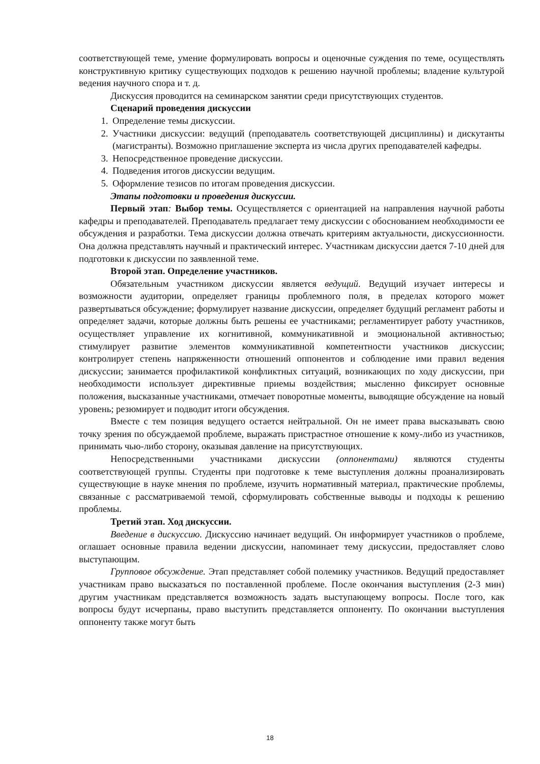соответствующей теме, умение формулировать вопросы и оценочные суждения по теме, осуществлять конструктивную критику существующих подходов к решению научной проблемы; владение культурой ведения научного спора и т. д.
Дискуссия проводится на семинарском занятии среди присутствующих студентов.
Сценарий проведения дискуссии
1. Определение темы дискуссии.
2. Участники дискуссии: ведущий (преподаватель соответствующей дисциплины) и дискутанты (магистранты). Возможно приглашение эксперта из числа других преподавателей кафедры.
3. Непосредственное проведение дискуссии.
4. Подведения итогов дискуссии ведущим.
5. Оформление тезисов по итогам проведения дискуссии.
Этапы подготовки и проведения дискуссии.
Первый этап: Выбор темы. Осуществляется с ориентацией на направления научной работы кафедры и преподавателей. Преподаватель предлагает тему дискуссии с обоснованием необходимости ее обсуждения и разработки. Тема дискуссии должна отвечать критериям актуальности, дискуссионности. Она должна представлять научный и практический интерес. Участникам дискуссии дается 7-10 дней для подготовки к дискуссии по заявленной теме.
Второй этап. Определение участников.
Обязательным участником дискуссии является ведущий. Ведущий изучает интересы и возможности аудитории, определяет границы проблемного поля, в пределах которого может развертываться обсуждение; формулирует название дискуссии, определяет будущий регламент работы и определяет задачи, которые должны быть решены ее участниками; регламентирует работу участников, осуществляет управление их когнитивной, коммуникативной и эмоциональной активностью; стимулирует развитие элементов коммуникативной компетентности участников дискуссии; контролирует степень напряженности отношений оппонентов и соблюдение ими правил ведения дискуссии; занимается профилактикой конфликтных ситуаций, возникающих по ходу дискуссии, при необходимости использует директивные приемы воздействия; мысленно фиксирует основные положения, высказанные участниками, отмечает поворотные моменты, выводящие обсуждение на новый уровень; резюмирует и подводит итоги обсуждения.
Вместе с тем позиция ведущего остается нейтральной. Он не имеет права высказывать свою точку зрения по обсуждаемой проблеме, выражать пристрастное отношение к кому-либо из участников, принимать чью-либо сторону, оказывая давление на присутствующих.
Непосредственными участниками дискуссии (оппонентами) являются студенты соответствующей группы. Студенты при подготовке к теме выступления должны проанализировать существующие в науке мнения по проблеме, изучить нормативный материал, практические проблемы, связанные с рассматриваемой темой, сформулировать собственные выводы и подходы к решению проблемы.
Третий этап. Ход дискуссии.
Введение в дискуссию. Дискуссию начинает ведущий. Он информирует участников о проблеме, оглашает основные правила ведении дискуссии, напоминает тему дискуссии, предоставляет слово выступающим.
Групповое обсуждение. Этап представляет собой полемику участников. Ведущий предоставляет участникам право высказаться по поставленной проблеме. После окончания выступления (2-3 мин) другим участникам представляется возможность задать выступающему вопросы. После того, как вопросы будут исчерпаны, право выступить представляется оппоненту. По окончании выступления оппоненту также могут быть
18